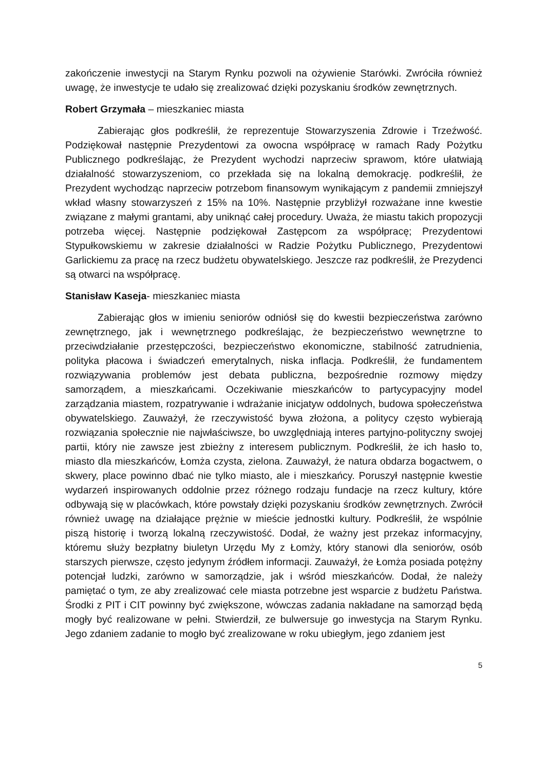zakończenie inwestycji na Starym Rynku pozwoli na ożywienie Starówki. Zwróciła również uwagę, że inwestycje te udało się zrealizować dzięki pozyskaniu środków zewnętrznych.
Robert Grzymała – mieszkaniec miasta
Zabierając głos podkreślił, że reprezentuje Stowarzyszenia Zdrowie i Trzeźwość. Podziękował następnie Prezydentowi za owocna współpracę w ramach Rady Pożytku Publicznego podkreślając, że Prezydent wychodzi naprzeciw sprawom, które ułatwiają działalność stowarzyszeniom, co przekłada się na lokalną demokrację. podkreślił, że Prezydent wychodząc naprzeciw potrzebom finansowym wynikającym z pandemii zmniejszył wkład własny stowarzyszeń z 15% na 10%. Następnie przybliżył rozważane inne kwestie związane z małymi grantami, aby uniknąć całej procedury. Uważa, że miastu takich propozycji potrzeba więcej. Następnie podziękował Zastępcom za współpracę; Prezydentowi Stypułkowskiemu w zakresie działalności w Radzie Pożytku Publicznego, Prezydentowi Garlickiemu za pracę na rzecz budżetu obywatelskiego. Jeszcze raz podkreślił, że Prezydenci są otwarci na współpracę.
Stanisław Kaseja- mieszkaniec miasta
Zabierając głos w imieniu seniorów odniósł się do kwestii bezpieczeństwa zarówno zewnętrznego, jak i wewnętrznego podkreślając, że bezpieczeństwo wewnętrzne to przeciwdziałanie przestępczości, bezpieczeństwo ekonomiczne, stabilność zatrudnienia, polityka płacowa i świadczeń emerytalnych, niska inflacja. Podkreślił, że fundamentem rozwiązywania problemów jest debata publiczna, bezpośrednie rozmowy między samorządem, a mieszkańcami. Oczekiwanie mieszkańców to partycypacyjny model zarządzania miastem, rozpatrywanie i wdrażanie inicjatyw oddolnych, budowa społeczeństwa obywatelskiego. Zauważył, że rzeczywistość bywa złożona, a politycy często wybierają rozwiązania społecznie nie najwłaściwsze, bo uwzględniają interes partyjno-polityczny swojej partii, który nie zawsze jest zbieżny z interesem publicznym. Podkreślił, że ich hasło to, miasto dla mieszkańców, Łomża czysta, zielona. Zauważył, że natura obdarza bogactwem, o skwery, place powinno dbać nie tylko miasto, ale i mieszkańcy. Poruszył następnie kwestie wydarzeń inspirowanych oddolnie przez różnego rodzaju fundacje na rzecz kultury, które odbywają się w placówkach, które powstały dzięki pozyskaniu środków zewnętrznych. Zwrócił również uwagę na działające prężnie w mieście jednostki kultury. Podkreślił, że wspólnie piszą historię i tworzą lokalną rzeczywistość. Dodał, że ważny jest przekaz informacyjny, któremu służy bezpłatny biuletyn Urzędu My z Łomży, który stanowi dla seniorów, osób starszych pierwsze, często jedynym źródłem informacji. Zauważył, że Łomża posiada potężny potencjał ludzki, zarówno w samorządzie, jak i wśród mieszkańców. Dodał, że należy pamiętać o tym, ze aby zrealizować cele miasta potrzebne jest wsparcie z budżetu Państwa. Środki z PIT i CIT powinny być zwiększone, wówczas zadania nakładane na samorząd będą mogły być realizowane w pełni. Stwierdził, ze bulwersuje go inwestycja na Starym Rynku. Jego zdaniem zadanie to mogło być zrealizowane w roku ubiegłym, jego zdaniem jest
5